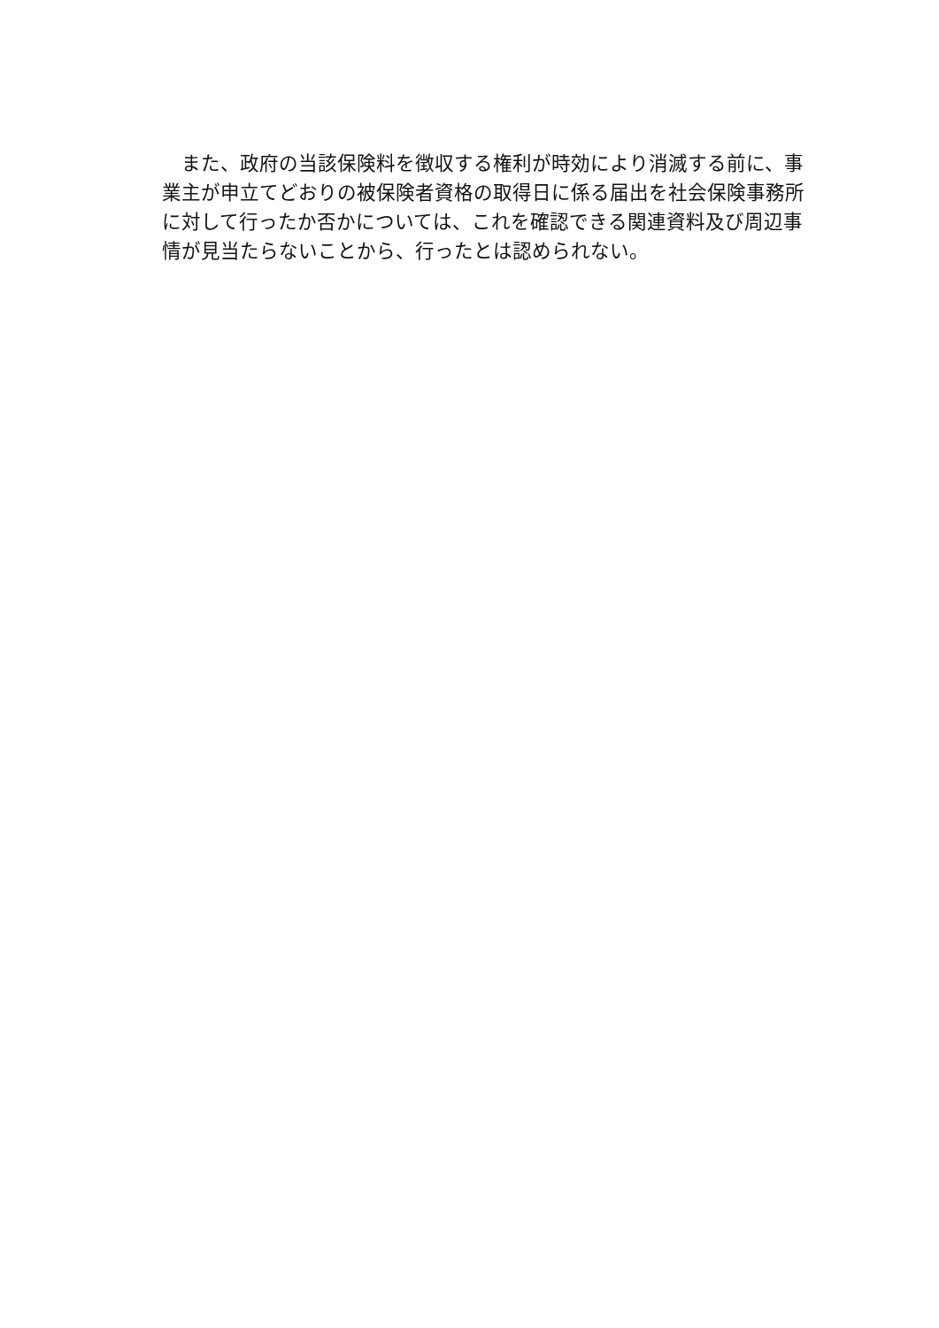また、政府の当該保険料を徴収する権利が時効により消滅する前に、事業主が申立てどおりの被保険者資格の取得日に係る届出を社会保険事務所に対して行ったか否かについては、これを確認できる関連資料及び周辺事情が見当たらないことから、行ったとは認められない。